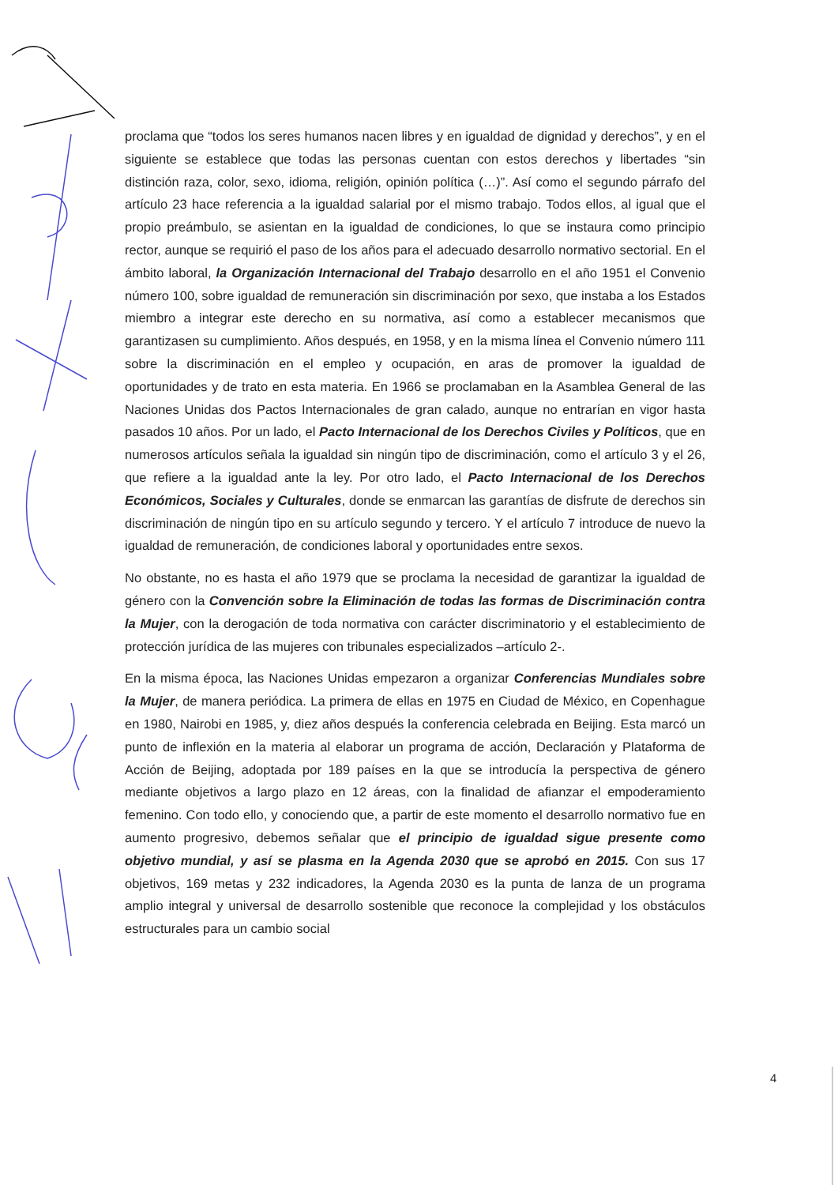proclama que “todos los seres humanos nacen libres y en igualdad de dignidad y derechos”, y en el siguiente se establece que todas las personas cuentan con estos derechos y libertades “sin distinción raza, color, sexo, idioma, religión, opinión política (…)”. Así como el segundo párrafo del artículo 23 hace referencia a la igualdad salarial por el mismo trabajo. Todos ellos, al igual que el propio preámbulo, se asientan en la igualdad de condiciones, lo que se instaura como principio rector, aunque se requirió el paso de los años para el adecuado desarrollo normativo sectorial. En el ámbito laboral, la Organización Internacional del Trabajo desarrollo en el año 1951 el Convenio número 100, sobre igualdad de remuneración sin discriminación por sexo, que instaba a los Estados miembro a integrar este derecho en su normativa, así como a establecer mecanismos que garantizasen su cumplimiento. Años después, en 1958, y en la misma línea el Convenio número 111 sobre la discriminación en el empleo y ocupación, en aras de promover la igualdad de oportunidades y de trato en esta materia. En 1966 se proclamaban en la Asamblea General de las Naciones Unidas dos Pactos Internacionales de gran calado, aunque no entrarían en vigor hasta pasados 10 años. Por un lado, el Pacto Internacional de los Derechos Civiles y Políticos, que en numerosos artículos señala la igualdad sin ningún tipo de discriminación, como el artículo 3 y el 26, que refiere a la igualdad ante la ley. Por otro lado, el Pacto Internacional de los Derechos Económicos, Sociales y Culturales, donde se enmarcan las garantías de disfrute de derechos sin discriminación de ningún tipo en su artículo segundo y tercero. Y el artículo 7 introduce de nuevo la igualdad de remuneración, de condiciones laboral y oportunidades entre sexos.
No obstante, no es hasta el año 1979 que se proclama la necesidad de garantizar la igualdad de género con la Convención sobre la Eliminación de todas las formas de Discriminación contra la Mujer, con la derogación de toda normativa con carácter discriminatorio y el establecimiento de protección jurídica de las mujeres con tribunales especializados –artículo 2-.
En la misma época, las Naciones Unidas empezaron a organizar Conferencias Mundiales sobre la Mujer, de manera periódica. La primera de ellas en 1975 en Ciudad de México, en Copenhague en 1980, Nairobi en 1985, y, diez años después la conferencia celebrada en Beijing. Esta marcó un punto de inflexión en la materia al elaborar un programa de acción, Declaración y Plataforma de Acción de Beijing, adoptada por 189 países en la que se introducía la perspectiva de género mediante objetivos a largo plazo en 12 áreas, con la finalidad de afianzar el empoderamiento femenino. Con todo ello, y conociendo que, a partir de este momento el desarrollo normativo fue en aumento progresivo, debemos señalar que el principio de igualdad sigue presente como objetivo mundial, y así se plasma en la Agenda 2030 que se aprobó en 2015. Con sus 17 objetivos, 169 metas y 232 indicadores, la Agenda 2030 es la punta de lanza de un programa amplio integral y universal de desarrollo sostenible que reconoce la complejidad y los obstáculos estructurales para un cambio social
4